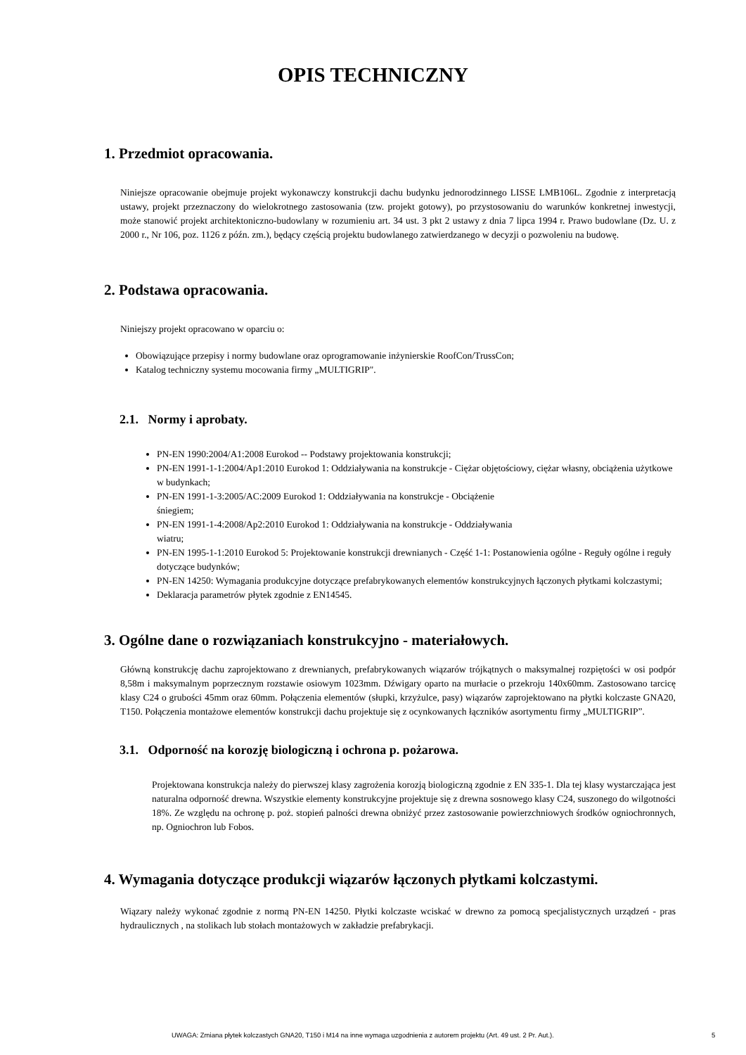OPIS TECHNICZNY
1. Przedmiot opracowania.
Niniejsze opracowanie obejmuje projekt wykonawczy konstrukcji dachu budynku jednorodzinnego LISSE LMB106L. Zgodnie z interpretacją ustawy, projekt przeznaczony do wielokrotnego zastosowania (tzw. projekt gotowy), po przystosowaniu do warunków konkretnej inwestycji, może stanowić projekt architektoniczno-budowlany w rozumieniu art. 34 ust. 3 pkt 2 ustawy z dnia 7 lipca 1994 r. Prawo budowlane (Dz. U. z 2000 r., Nr 106, poz. 1126 z późn. zm.), będący częścią projektu budowlanego zatwierdzanego w decyzji o pozwoleniu na budowę.
2. Podstawa opracowania.
Niniejszy projekt opracowano w oparciu o:
Obowiązujące przepisy i normy budowlane oraz oprogramowanie inżynierskie RoofCon/TrussCon;
Katalog techniczny systemu mocowania firmy „MULTIGRIP".
2.1. Normy i aprobaty.
PN-EN 1990:2004/A1:2008 Eurokod -- Podstawy projektowania konstrukcji;
PN-EN 1991-1-1:2004/Ap1:2010 Eurokod 1: Oddziaływania na konstrukcje - Ciężar objętościowy, ciężar własny, obciążenia użytkowe w budynkach;
PN-EN 1991-1-3:2005/AC:2009 Eurokod 1: Oddziaływania na konstrukcje - Obciążenie
śniegiem;
PN-EN 1991-1-4:2008/Ap2:2010 Eurokod 1: Oddziaływania na konstrukcje - Oddziaływania
wiatru;
PN-EN 1995-1-1:2010 Eurokod 5: Projektowanie konstrukcji drewnianych - Część 1-1: Postanowienia ogólne - Reguły ogólne i reguły dotyczące budynków;
PN-EN 14250: Wymagania produkcyjne dotyczące prefabrykowanych elementów konstrukcyjnych łączonych płytkami kolczastymi;
Deklaracja parametrów płytek zgodnie z EN14545.
3. Ogólne dane o rozwiązaniach konstrukcyjno - materiałowych.
Główną konstrukcję dachu zaprojektowano z drewnianych, prefabrykowanych wiązarów trójkątnych o maksymalnej rozpiętości w osi podpór 8,58m i maksymalnym poprzecznym rozstawie osiowym 1023mm. Dźwigary oparto na murłacie o przekroju 140x60mm. Zastosowano tarcicę klasy C24 o grubości 45mm oraz 60mm. Połączenia elementów (słupki, krzyżulce, pasy) wiązarów zaprojektowano na płytki kolczaste GNA20, T150. Połączenia montażowe elementów konstrukcji dachu projektuje się z ocynkowanych łączników asortymentu firmy „MULTIGRIP”.
3.1. Odporność na korozję biologiczną i ochrona p. pożarowa.
Projektowana konstrukcja należy do pierwszej klasy zagrożenia korozją biologiczną zgodnie z EN 335-1. Dla tej klasy wystarczająca jest naturalna odporność drewna. Wszystkie elementy konstrukcyjne projektuje się z drewna sosnowego klasy C24, suszonego do wilgotności 18%. Ze względu na ochronę p. poż. stopień palności drewna obniżyć przez zastosowanie powierzchniowych środków ogniochronnych, np. Ogniochron lub Fobos.
4. Wymagania dotyczące produkcji wiązarów łączonych płytkami kolczastymi.
Wiązary należy wykonać zgodnie z normą PN-EN 14250. Płytki kolczaste wciskać w drewno za pomocą specjalistycznych urządzeń - pras hydraulicznych , na stolikach lub stołach montażowych w zakładzie prefabrykacji.
UWAGA: Zmiana płytek kolczastych GNA20, T150 i M14 na inne wymaga uzgodnienia z autorem projektu (Art. 49 ust. 2 Pr. Aut.). 5